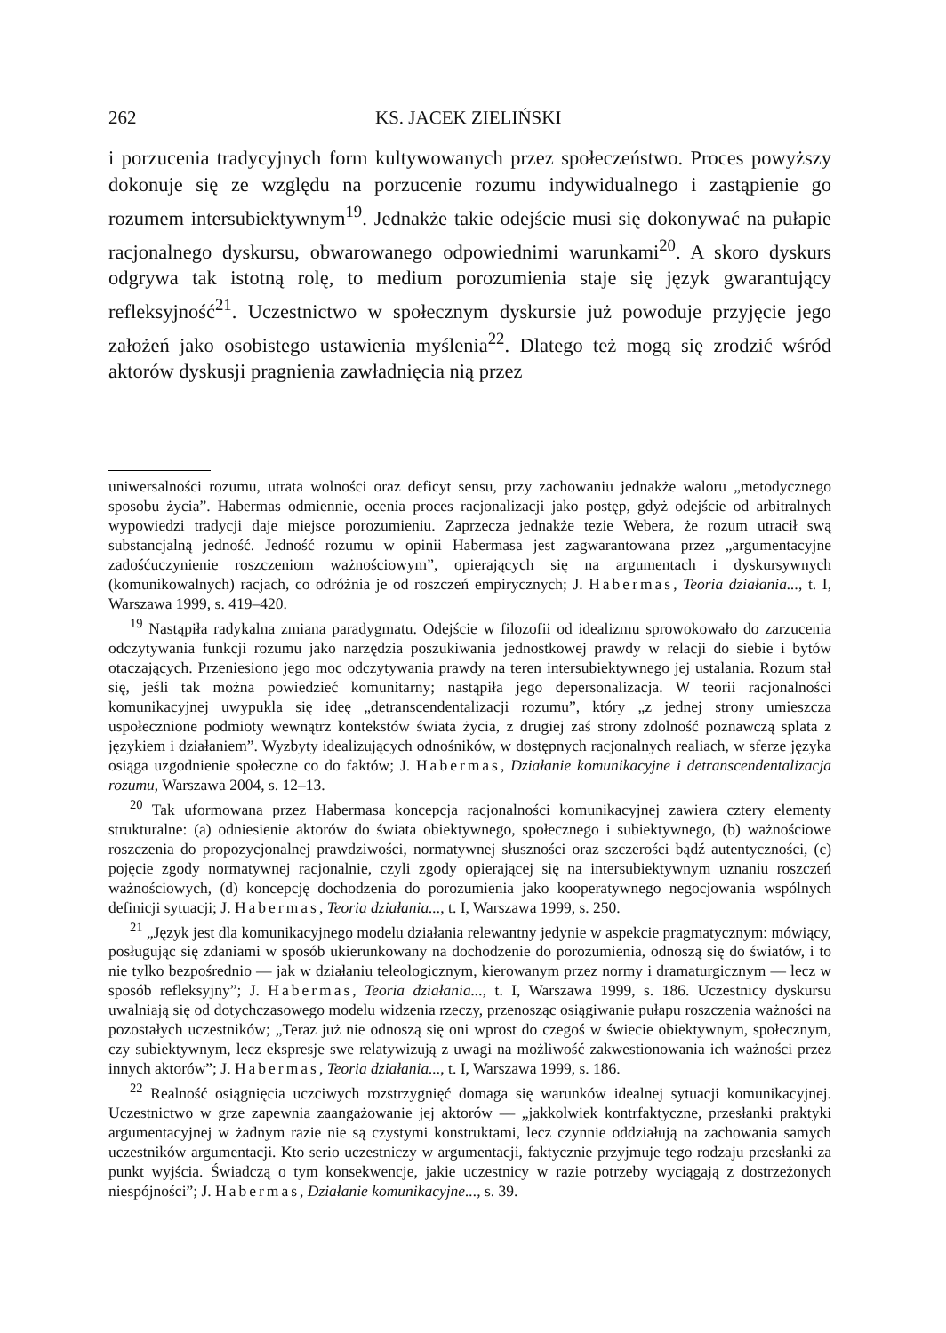262 KS. JACEK ZIELIŃSKI
i porzucenia tradycyjnych form kultywowanych przez społeczeństwo. Proces powyższy dokonuje się ze względu na porzucenie rozumu indywidualnego i zastąpienie go rozumem intersubiektywnym<sup>19</sup>. Jednakże takie odejście musi się dokonywać na pułapie racjonalnego dyskursu, obwarowanego odpowiednimi warunkami<sup>20</sup>. A skoro dyskurs odgrywa tak istotną rolę, to medium porozumienia staje się język gwarantujący refleksyjność<sup>21</sup>. Uczestnictwo w społecznym dyskursie już powoduje przyjęcie jego założeń jako osobistego ustawienia myślenia<sup>22</sup>. Dlatego też mogą się zrodzić wśród aktorów dyskusji pragnienia zawładnięcia nią przez
uniwersalności rozumu, utrata wolności oraz deficyt sensu, przy zachowaniu jednakże waloru „metodycznego sposobu życia”. Habermas odmiennie, ocenia proces racjonalizacji jako postęp, gdyż odejście od arbitralnych wypowiedzi tradycji daje miejsce porozumieniu. Zaprzecza jednakże tezie Webera, że rozum utracił swą substancjalną jedność. Jedność rozumu w opinii Habermasa jest zagwarantowana przez „argumentacyjne zadośćuczynienie roszczeniom ważnościowym”, opierających się na argumentach i dyskursywnych (komunikowalnych) racjach, co odróżnia je od roszczeń empirycznych; J. Habermas, Teoria działania..., t. I, Warszawa 1999, s. 419–420.
<sup>19</sup> Nastąpiła radykalna zmiana paradygmatu. Odejście w filozofii od idealizmu sprowokowało do zarzucenia odczytywania funkcji rozumu jako narzędzia poszukiwania jednostkowej prawdy w relacji do siebie i bytów otaczających. Przeniesiono jego moc odczytywania prawdy na teren intersubiektywnego jej ustalania. Rozum stał się, jeśli tak można powiedzieć komunitarny; nastąpiła jego depersonalizacja. W teorii racjonalności komunikacyjnej uwypukla się ideę „detranscendentalizacji rozumu”, który „z jednej strony umieszcza uspołecznione podmioty wewnątrz kontekstów świata życia, z drugiej zaś strony zdolność poznawczą splata z językiem i działaniem”. Wyzbyty idealizujących odnośników, w dostępnych racjonalnych realiach, w sferze języka osiąga uzgodnienie społeczne co do faktów; J. Habermas, Działanie komunikacyjne i detranscendentalizacja rozumu, Warszawa 2004, s. 12–13.
<sup>20</sup> Tak uformowana przez Habermasa koncepcja racjonalności komunikacyjnej zawiera cztery elementy strukturalne: (a) odniesienie aktorów do świata obiektywnego, społecznego i subiektywnego, (b) ważnościowe roszczenia do propozycjonalnej prawdziwości, normatywnej słuszności oraz szczerości bądź autentyczności, (c) pojęcie zgody normatywnej racjonalnie, czyli zgody opierającej się na intersubiektywnym uznaniu roszczeń ważnościowych, (d) koncepcję dochodzenia do porozumienia jako kooperatywnego negocjowania wspólnych definicji sytuacji; J. Habermas, Teoria działania..., t. I, Warszawa 1999, s. 250.
<sup>21</sup> „Język jest dla komunikacyjnego modelu działania relewantny jedynie w aspekcie pragmatycznym: mówiący, posługując się zdaniami w sposób ukierunkowany na dochodzenie do porozumienia, odnoszą się do światów, i to nie tylko bezpośrednio — jak w działaniu teleologicznym, kierowanym przez normy i dramaturgicznym — lecz w sposób refleksyjny”; J. Habermas, Teoria działania..., t. I, Warszawa 1999, s. 186. Uczestnicy dyskursu uwalniają się od dotychczasowego modelu widzenia rzeczy, przenosząc osiągiwanie pułapu roszczenia ważności na pozostałych uczestników; „Teraz już nie odnoszą się oni wprost do czegoś w świecie obiektywnym, społecznym, czy subiektywnym, lecz ekspresje swe relatywizują z uwagi na możliwość zakwestionowania ich ważności przez innych aktorów”; J. Habermas, Teoria działania..., t. I, Warszawa 1999, s. 186.
<sup>22</sup> Realność osiągnięcia uczciwych rozstrzygnięć domaga się warunków idealnej sytuacji komunikacyjnej. Uczestnictwo w grze zapewnia zaangażowanie jej aktorów — „jakkolwiek kontrfaktyczne, przesłanki praktyki argumentacyjnej w żadnym razie nie są czystymi konstruktami, lecz czynnie oddziałują na zachowania samych uczestników argumentacji. Kto serio uczestniczy w argumentacji, faktycznie przyjmuje tego rodzaju przesłanki za punkt wyjścia. Świadczą o tym konsekwencje, jakie uczestnicy w razie potrzeby wyciągają z dostrzeżonych niespójności”; J. Habermas, Działanie komunikacyjne..., s. 39.